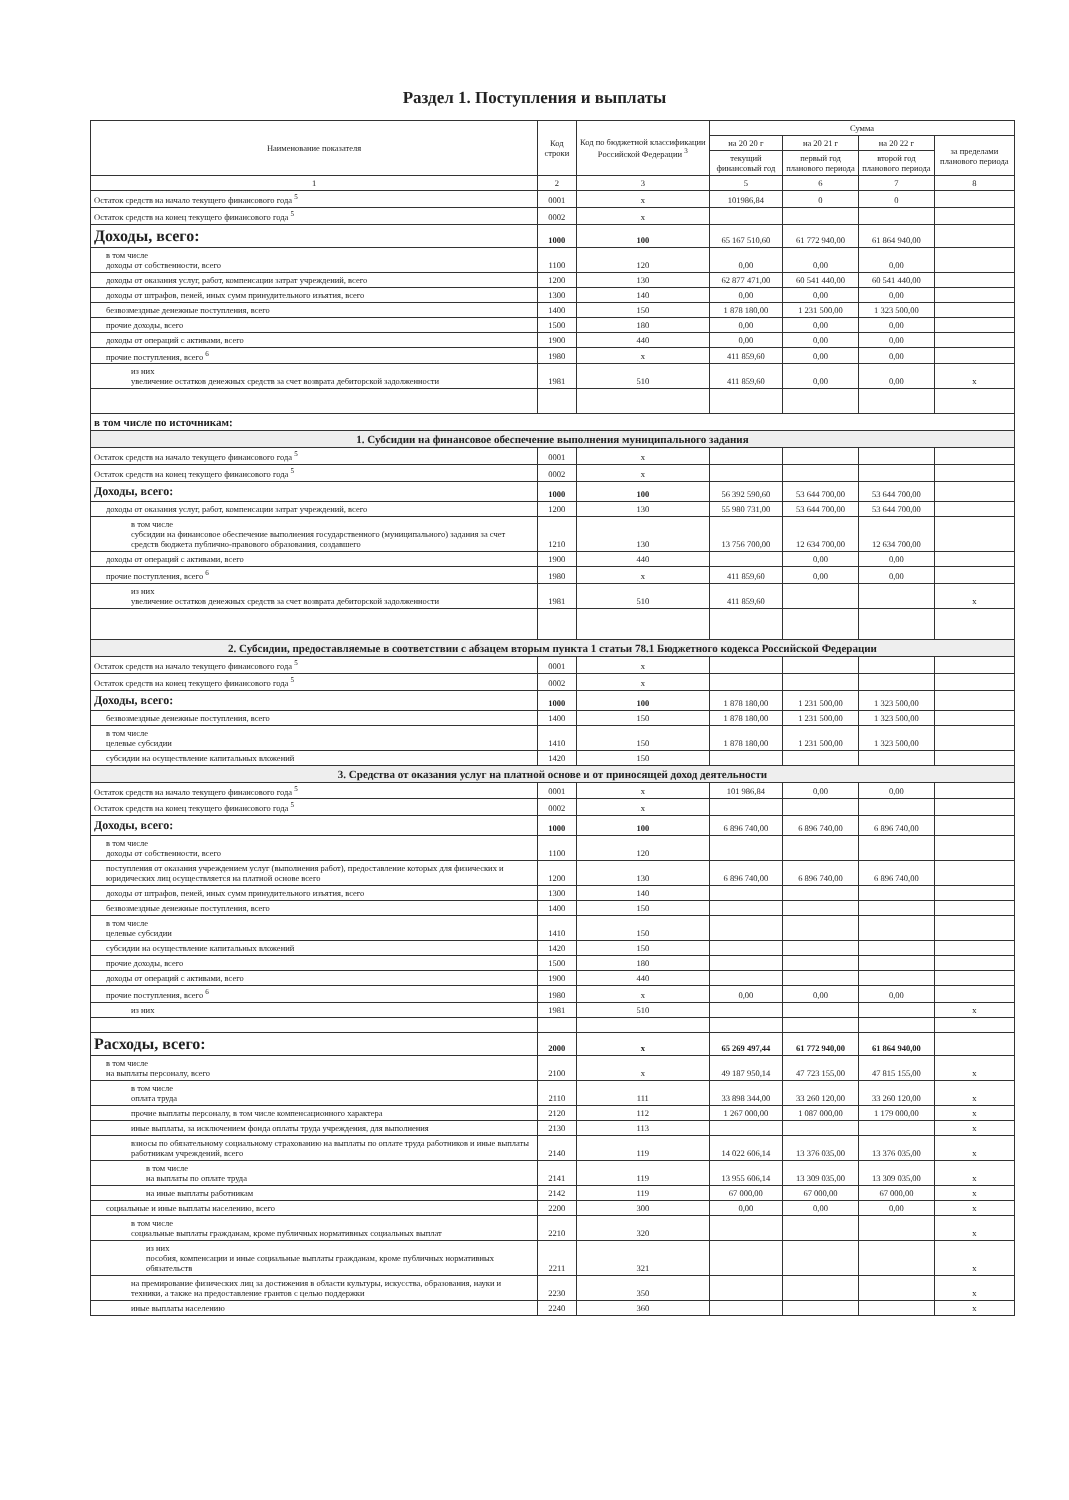Раздел 1. Поступления и выплаты
| Наименование показателя | Код строки | Код по бюджетной классификации Российской Федерации <sup>3</sup> | Сумма | | | |
| --- | --- | --- | --- | --- | --- | --- |
| | | | на 20 20 г | на 20 21 г | на 20 22 г | за пределами планового периода |
| | | | текущий финансовый год | первый год планового периода | второй год планового периода | |
| 1 | 2 | 3 | 5 | 6 | 7 | 8 |
| Остаток средств на начало текущего финансового года <sup>5</sup> | 0001 | x | 101986,84 | 0 | 0 | |
| Остаток средств на конец текущего финансового года <sup>5</sup> | 0002 | x | | | | |
| Доходы, всего: | 1000 | 100 | 65 167 510,60 | 61 772 940,00 | 61 864 940,00 | |
| в том числе доходы от собственности, всего | 1100 | 120 | 0,00 | 0,00 | 0,00 | |
| доходы от оказания услуг, работ, компенсации затрат учреждений, всего | 1200 | 130 | 62 877 471,00 | 60 541 440,00 | 60 541 440,00 | |
| доходы от штрафов, пеней, иных сумм принудительного изъятия, всего | 1300 | 140 | 0,00 | 0,00 | 0,00 | |
| безвозмездные денежные поступления, всего | 1400 | 150 | 1 878 180,00 | 1 231 500,00 | 1 323 500,00 | |
| прочие доходы, всего | 1500 | 180 | 0,00 | 0,00 | 0,00 | |
| доходы от операций с активами, всего | 1900 | 440 | 0,00 | 0,00 | 0,00 | |
| прочие поступления, всего <sup>6</sup> | 1980 | x | 411 859,60 | 0,00 | 0,00 | |
| из них увеличение остатков денежных средств за счет возврата дебиторской задолженности | 1981 | 510 | 411 859,60 | 0,00 | 0,00 | x |
| в том числе по источникам: | | | | | | |
| 1. Субсидии на финансовое обеспечение выполнения муниципального задания | | | | | | |
| Остаток средств на начало текущего финансового года <sup>5</sup> | 0001 | x | | | | |
| Остаток средств на конец текущего финансового года <sup>5</sup> | 0002 | x | | | | |
| Доходы, всего: | 1000 | 100 | 56 392 590,60 | 53 644 700,00 | 53 644 700,00 | |
| доходы от оказания услуг, работ, компенсации затрат учреждений, всего | 1200 | 130 | 55 980 731,00 | 53 644 700,00 | 53 644 700,00 | |
| в том числе субсидии на финансовое обеспечение выполнения государственного (муниципального) задания за счет средств бюджета публично-правового образования, создавшего | 1210 | 130 | 13 756 700,00 | 12 634 700,00 | 12 634 700,00 | |
| доходы от операций с активами, всего | 1900 | 440 | | 0,00 | 0,00 | |
| прочие поступления, всего <sup>6</sup> | 1980 | x | 411 859,60 | 0,00 | 0,00 | |
| из них увеличение остатков денежных средств за счет возврата дебиторской задолженности | 1981 | 510 | 411 859,60 | | | x |
| 2. Субсидии, предоставляемые в соответствии с абзацем вторым пункта 1 статьи 78.1 Бюджетного кодекса Российской Федерации | | | | | | |
| Остаток средств на начало текущего финансового года <sup>5</sup> | 0001 | x | | | | |
| Остаток средств на конец текущего финансового года <sup>5</sup> | 0002 | x | | | | |
| Доходы, всего: | 1000 | 100 | 1 878 180,00 | 1 231 500,00 | 1 323 500,00 | |
| безвозмездные денежные поступления, всего | 1400 | 150 | 1 878 180,00 | 1 231 500,00 | 1 323 500,00 | |
| в том числе целевые субсидии | 1410 | 150 | 1 878 180,00 | 1 231 500,00 | 1 323 500,00 | |
| субсидии на осуществление капитальных вложений | 1420 | 150 | | | | |
| 3. Средства от оказания услуг на платной основе и от приносящей доход деятельности | | | | | | |
| Остаток средств на начало текущего финансового года <sup>5</sup> | 0001 | x | 101 986,84 | 0,00 | 0,00 | |
| Остаток средств на конец текущего финансового года <sup>5</sup> | 0002 | x | | | | |
| Доходы, всего: | 1000 | 100 | 6 896 740,00 | 6 896 740,00 | 6 896 740,00 | |
| в том числе доходы от собственности, всего | 1100 | 120 | | | | |
| поступления от оказания учреждением услуг (выполнения работ), предоставление которых для физических и юридических лиц осуществляется на платной основе всего | 1200 | 130 | 6 896 740,00 | 6 896 740,00 | 6 896 740,00 | |
| доходы от штрафов, пеней, иных сумм принудительного изъятия, всего | 1300 | 140 | | | | |
| безвозмездные денежные поступления, всего | 1400 | 150 | | | | |
| в том числе целевые субсидии | 1410 | 150 | | | | |
| субсидии на осуществление капитальных вложений | 1420 | 150 | | | | |
| прочие доходы, всего | 1500 | 180 | | | | |
| доходы от операций с активами, всего | 1900 | 440 | | | | |
| прочие поступления, всего <sup>6</sup> | 1980 | x | 0,00 | 0,00 | 0,00 | |
| из них | 1981 | 510 | | | | x |
| Расходы, всего: | 2000 | x | 65 269 497,44 | 61 772 940,00 | 61 864 940,00 | |
| в том числе на выплаты персоналу, всего | 2100 | x | 49 187 950,14 | 47 723 155,00 | 47 815 155,00 | x |
| в том числе оплата труда | 2110 | 111 | 33 898 344,00 | 33 260 120,00 | 33 260 120,00 | x |
| прочие выплаты персоналу, в том числе компенсационного характера | 2120 | 112 | 1 267 000,00 | 1 087 000,00 | 1 179 000,00 | x |
| иные выплаты, за исключением фонда оплаты труда учреждения, для выполнения | 2130 | 113 | | | | x |
| взносы по обязательному социальному страхованию на выплаты по оплате труда работников и иные выплаты работникам учреждений, всего | 2140 | 119 | 14 022 606,14 | 13 376 035,00 | 13 376 035,00 | x |
| в том числе на выплаты по оплате труда | 2141 | 119 | 13 955 606,14 | 13 309 035,00 | 13 309 035,00 | x |
| на иные выплаты работникам | 2142 | 119 | 67 000,00 | 67 000,00 | 67 000,00 | x |
| социальные и иные выплаты населению, всего | 2200 | 300 | 0,00 | 0,00 | 0,00 | x |
| в том числе социальные выплаты гражданам, кроме публичных нормативных социальных выплат | 2210 | 320 | | | | x |
| из них пособия, компенсации и иные социальные выплаты гражданам, кроме публичных нормативных обязательств | 2211 | 321 | | | | x |
| на премирование физических лиц за достижения в области культуры, искусства, образования, науки и техники, а также на предоставление грантов с целью поддержки | 2230 | 350 | | | | x |
| иные выплаты населению | 2240 | 360 | | | | x |